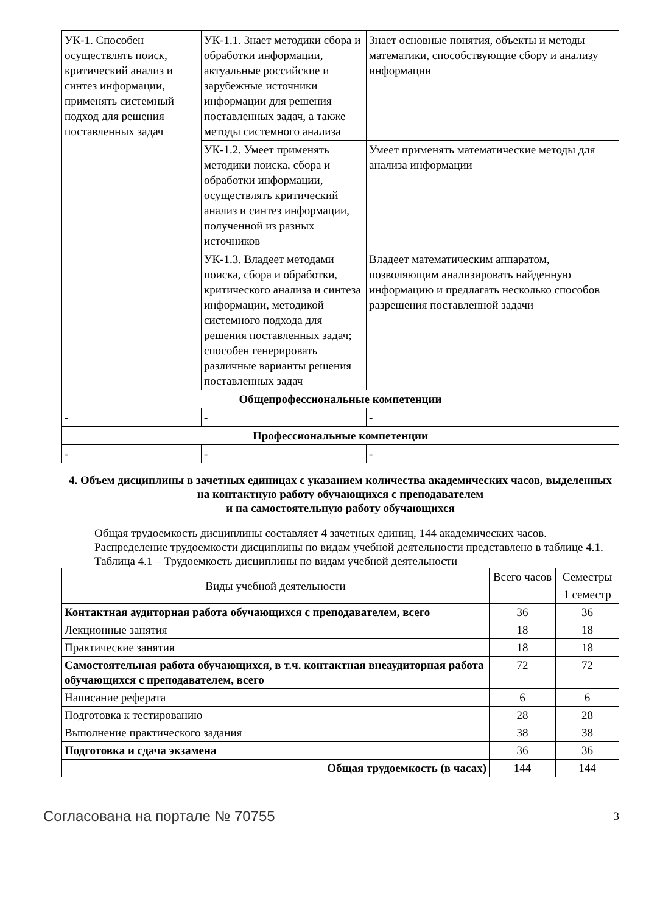| УК-1. Способен осуществлять поиск, критический анализ и синтез информации, применять системный подход для решения поставленных задач | УК-1.1. Знает методики сбора и обработки информации, актуальные российские и зарубежные источники информации для решения поставленных задач, а также методы системного анализа | Знает основные понятия, объекты и методы математики, способствующие сбору и анализу информации |
| | УК-1.2. Умеет применять методики поиска, сбора и обработки информации, осуществлять критический анализ и синтез информации, полученной из разных источников | Умеет применять математические методы для анализа информации |
| | УК-1.3. Владеет методами поиска, сбора и обработки, критического анализа и синтеза информации, методикой системного подхода для решения поставленных задач; способен генерировать различные варианты решения поставленных задач | Владеет математическим аппаратом, позволяющим анализировать найденную информацию и предлагать несколько способов разрешения поставленной задачи |
| Общепрофессиональные компетенции | | |
| - | - | - |
| Профессиональные компетенции | | |
| - | - | - |
4. Объем дисциплины в зачетных единицах с указанием количества академических часов, выделенных на контактную работу обучающихся с преподавателем
и на самостоятельную работу обучающихся
Общая трудоемкость дисциплины составляет 4 зачетных единиц, 144 академических часов.
Распределение трудоемкости дисциплины по видам учебной деятельности представлено в таблице 4.1.
Таблица 4.1 – Трудоемкость дисциплины по видам учебной деятельности
| Виды учебной деятельности | Всего часов | Семестры |
| --- | --- | --- |
| | | 1 семестр |
| Контактная аудиторная работа обучающихся с преподавателем, всего | 36 | 36 |
| Лекционные занятия | 18 | 18 |
| Практические занятия | 18 | 18 |
| Самостоятельная работа обучающихся, в т.ч. контактная внеаудиторная работа обучающихся с преподавателем, всего | 72 | 72 |
| Написание реферата | 6 | 6 |
| Подготовка к тестированию | 28 | 28 |
| Выполнение практического задания | 38 | 38 |
| Подготовка и сдача экзамена | 36 | 36 |
| Общая трудоемкость (в часах) | 144 | 144 |
Согласована на портале № 70755 3